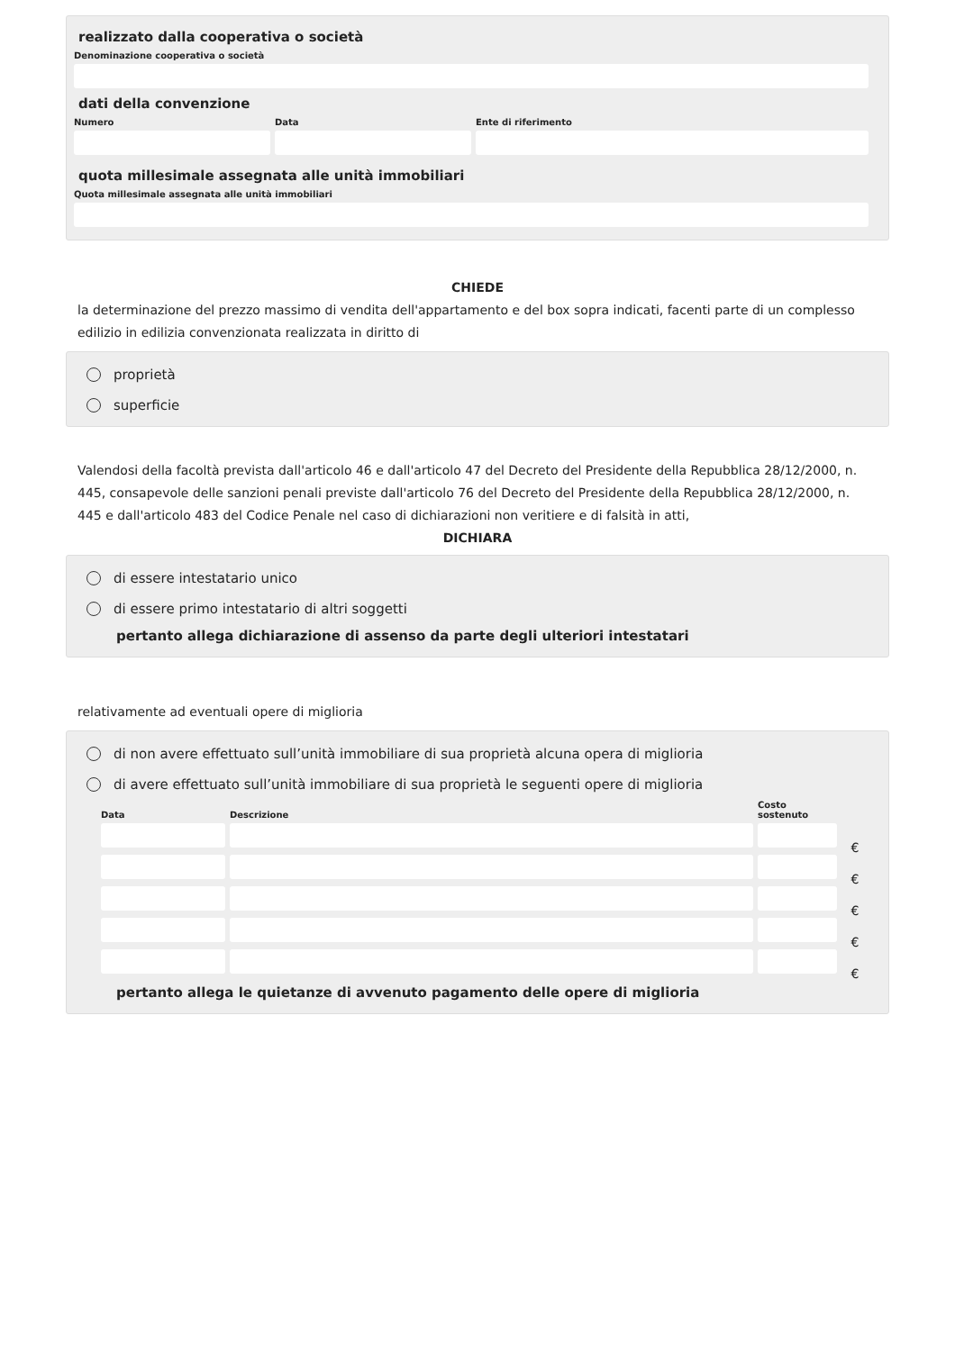realizzato dalla cooperativa o società
Denominazione cooperativa o società
dati della convenzione
Numero Data Ente di riferimento
quota millesimale assegnata alle unità immobiliari
Quota millesimale assegnata alle unità immobiliari
CHIEDE
la determinazione del prezzo massimo di vendita dell'appartamento e del box sopra indicati, facenti parte di un complesso edilizio in edilizia convenzionata realizzata in diritto di
proprietà
superficie
Valendosi della facoltà prevista dall'articolo 46 e dall'articolo 47 del Decreto del Presidente della Repubblica 28/12/2000, n. 445, consapevole delle sanzioni penali previste dall'articolo 76 del Decreto del Presidente della Repubblica 28/12/2000, n. 445 e dall'articolo 483 del Codice Penale nel caso di dichiarazioni non veritiere e di falsità in atti,
DICHIARA
di essere intestatario unico
di essere primo intestatario di altri soggetti
pertanto allega dichiarazione di assenso da parte degli ulteriori intestatari
relativamente ad eventuali opere di miglioria
di non avere effettuato sull’unità immobiliare di sua proprietà alcuna opera di miglioria
di avere effettuato sull’unità immobiliare di sua proprietà le seguenti opere di miglioria
Data
Descrizione
Costo sostenuto
€
€
€
€
€
pertanto allega le quietanze di avvenuto pagamento delle opere di miglioria